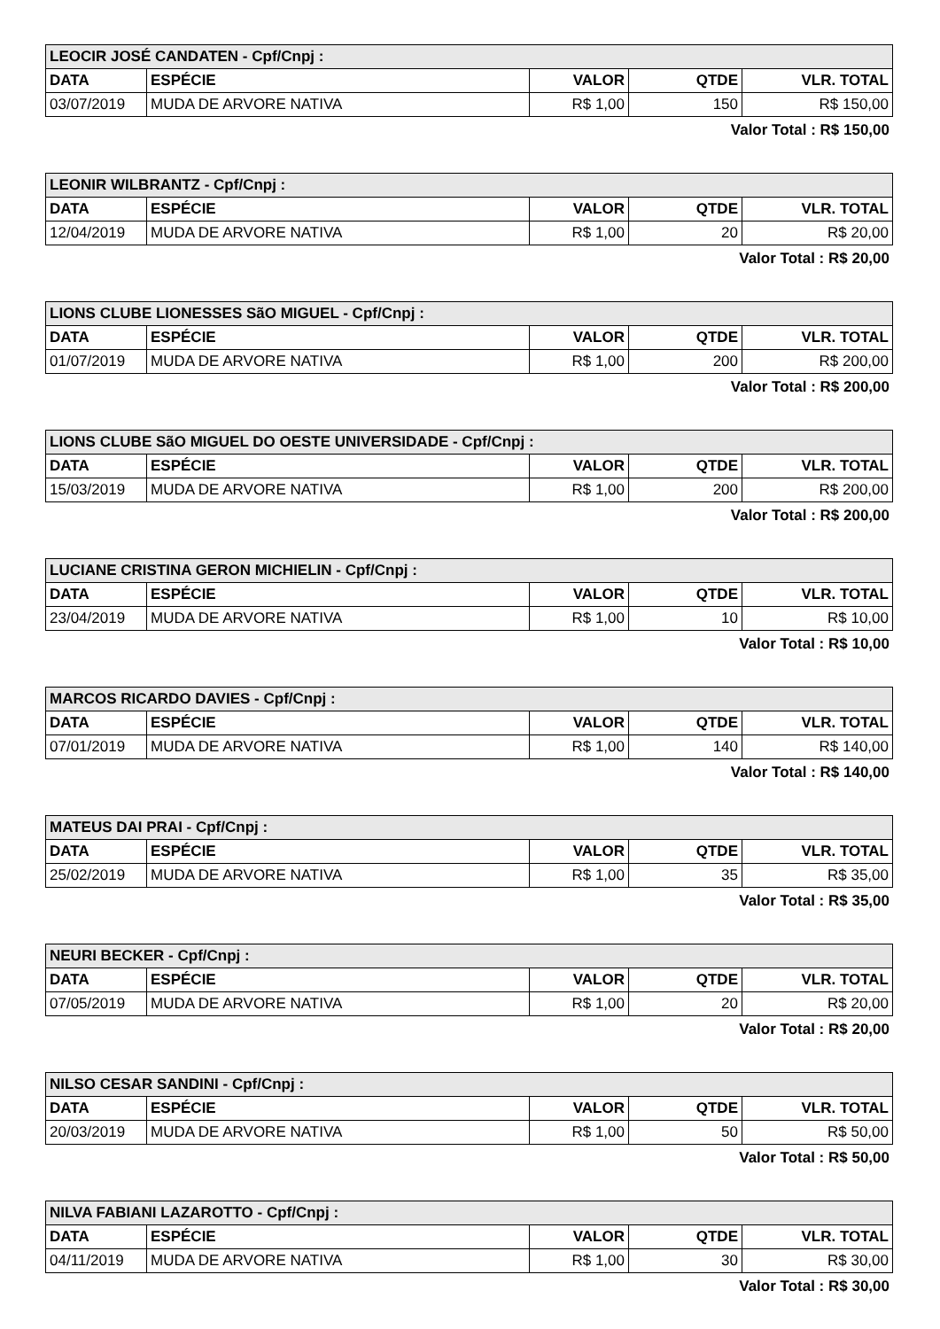| LEOCIR JOSÉ CANDATEN - Cpf/Cnpj : | | | | |
| DATA | ESPÉCIE | VALOR | QTDE | VLR. TOTAL |
| 03/07/2019 | MUDA DE ARVORE NATIVA | R$ 1,00 | 150 | R$ 150,00 |
Valor Total : R$ 150,00
| LEONIR WILBRANTZ - Cpf/Cnpj : | | | | |
| DATA | ESPÉCIE | VALOR | QTDE | VLR. TOTAL |
| 12/04/2019 | MUDA DE ARVORE NATIVA | R$ 1,00 | 20 | R$ 20,00 |
Valor Total : R$ 20,00
| LIONS CLUBE LIONESSES SãO MIGUEL - Cpf/Cnpj : | | | | |
| DATA | ESPÉCIE | VALOR | QTDE | VLR. TOTAL |
| 01/07/2019 | MUDA DE ARVORE NATIVA | R$ 1,00 | 200 | R$ 200,00 |
Valor Total : R$ 200,00
| LIONS CLUBE SãO MIGUEL DO OESTE UNIVERSIDADE - Cpf/Cnpj : | | | | |
| DATA | ESPÉCIE | VALOR | QTDE | VLR. TOTAL |
| 15/03/2019 | MUDA DE ARVORE NATIVA | R$ 1,00 | 200 | R$ 200,00 |
Valor Total : R$ 200,00
| LUCIANE CRISTINA GERON MICHIELIN - Cpf/Cnpj : | | | | |
| DATA | ESPÉCIE | VALOR | QTDE | VLR. TOTAL |
| 23/04/2019 | MUDA DE ARVORE NATIVA | R$ 1,00 | 10 | R$ 10,00 |
Valor Total : R$ 10,00
| MARCOS RICARDO DAVIES - Cpf/Cnpj : | | | | |
| DATA | ESPÉCIE | VALOR | QTDE | VLR. TOTAL |
| 07/01/2019 | MUDA DE ARVORE NATIVA | R$ 1,00 | 140 | R$ 140,00 |
Valor Total : R$ 140,00
| MATEUS DAI PRAI - Cpf/Cnpj : | | | | |
| DATA | ESPÉCIE | VALOR | QTDE | VLR. TOTAL |
| 25/02/2019 | MUDA DE ARVORE NATIVA | R$ 1,00 | 35 | R$ 35,00 |
Valor Total : R$ 35,00
| NEURI BECKER - Cpf/Cnpj : | | | | |
| DATA | ESPÉCIE | VALOR | QTDE | VLR. TOTAL |
| 07/05/2019 | MUDA DE ARVORE NATIVA | R$ 1,00 | 20 | R$ 20,00 |
Valor Total : R$ 20,00
| NILSO CESAR SANDINI - Cpf/Cnpj : | | | | |
| DATA | ESPÉCIE | VALOR | QTDE | VLR. TOTAL |
| 20/03/2019 | MUDA DE ARVORE NATIVA | R$ 1,00 | 50 | R$ 50,00 |
Valor Total : R$ 50,00
| NILVA FABIANI LAZAROTTO - Cpf/Cnpj : | | | | |
| DATA | ESPÉCIE | VALOR | QTDE | VLR. TOTAL |
| 04/11/2019 | MUDA DE ARVORE NATIVA | R$ 1,00 | 30 | R$ 30,00 |
Valor Total : R$ 30,00